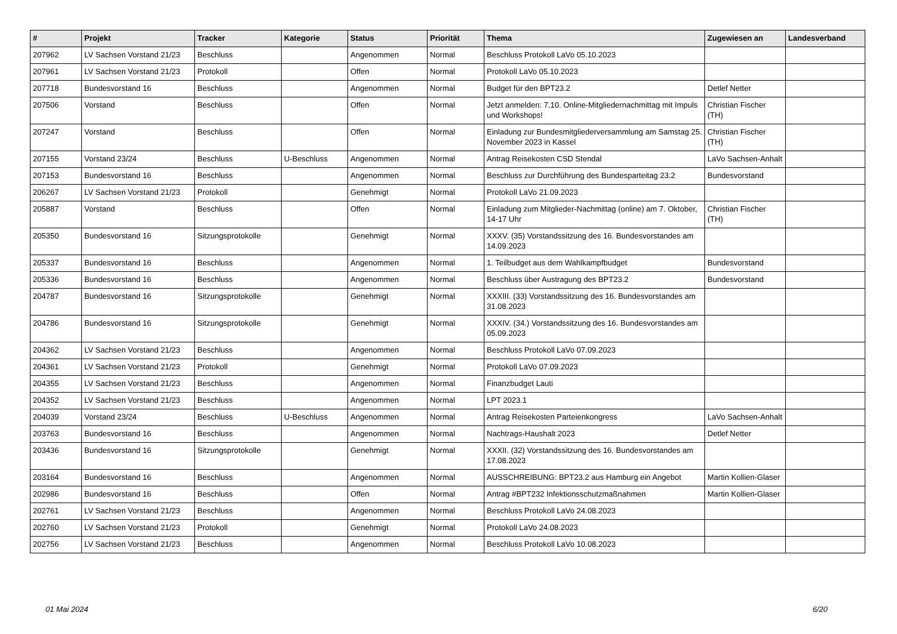| # | Projekt | Tracker | Kategorie | Status | Priorität | Thema | Zugewiesen an | Landesverband |
| --- | --- | --- | --- | --- | --- | --- | --- | --- |
| 207962 | LV Sachsen Vorstand 21/23 | Beschluss | | Angenommen | Normal | Beschluss Protokoll LaVo 05.10.2023 | | |
| 207961 | LV Sachsen Vorstand 21/23 | Protokoll | | Offen | Normal | Protokoll LaVo 05.10.2023 | | |
| 207718 | Bundesvorstand 16 | Beschluss | | Angenommen | Normal | Budget für den BPT23.2 | Detlef Netter | |
| 207506 | Vorstand | Beschluss | | Offen | Normal | Jetzt anmelden: 7.10. Online-Mitgliedernachmittag mit Impuls und Workshops! | Christian Fischer (TH) | |
| 207247 | Vorstand | Beschluss | | Offen | Normal | Einladung zur Bundesmitgliederversammlung am Samstag 25. November 2023 in Kassel | Christian Fischer (TH) | |
| 207155 | Vorstand 23/24 | Beschluss | U-Beschluss | Angenommen | Normal | Antrag Reisekosten CSD Stendal | LaVo Sachsen-Anhalt | |
| 207153 | Bundesvorstand 16 | Beschluss | | Angenommen | Normal | Beschluss zur Durchführung des Bundesparteitag 23.2 | Bundesvorstand | |
| 206267 | LV Sachsen Vorstand 21/23 | Protokoll | | Genehmigt | Normal | Protokoll LaVo 21.09.2023 | | |
| 205887 | Vorstand | Beschluss | | Offen | Normal | Einladung zum Mitglieder-Nachmittag (online) am 7. Oktober, 14-17 Uhr | Christian Fischer (TH) | |
| 205350 | Bundesvorstand 16 | Sitzungsprotokolle | | Genehmigt | Normal | XXXV. (35) Vorstandssitzung des 16. Bundesvorstandes am 14.09.2023 | | |
| 205337 | Bundesvorstand 16 | Beschluss | | Angenommen | Normal | 1. Teilbudget aus dem Wahlkampfbudget | Bundesvorstand | |
| 205336 | Bundesvorstand 16 | Beschluss | | Angenommen | Normal | Beschluss über Austragung des BPT23.2 | Bundesvorstand | |
| 204787 | Bundesvorstand 16 | Sitzungsprotokolle | | Genehmigt | Normal | XXXIII. (33) Vorstandssitzung des 16. Bundesvorstandes am 31.08.2023 | | |
| 204786 | Bundesvorstand 16 | Sitzungsprotokolle | | Genehmigt | Normal | XXXIV. (34.) Vorstandssitzung des 16. Bundesvorstandes am 05.09.2023 | | |
| 204362 | LV Sachsen Vorstand 21/23 | Beschluss | | Angenommen | Normal | Beschluss Protokoll LaVo 07.09.2023 | | |
| 204361 | LV Sachsen Vorstand 21/23 | Protokoll | | Genehmigt | Normal | Protokoll LaVo 07.09.2023 | | |
| 204355 | LV Sachsen Vorstand 21/23 | Beschluss | | Angenommen | Normal | Finanzbudget Lauti | | |
| 204352 | LV Sachsen Vorstand 21/23 | Beschluss | | Angenommen | Normal | LPT 2023.1 | | |
| 204039 | Vorstand 23/24 | Beschluss | U-Beschluss | Angenommen | Normal | Antrag Reisekosten Parteienkongress | LaVo Sachsen-Anhalt | |
| 203763 | Bundesvorstand 16 | Beschluss | | Angenommen | Normal | Nachtrags-Haushalt 2023 | Detlef Netter | |
| 203436 | Bundesvorstand 16 | Sitzungsprotokolle | | Genehmigt | Normal | XXXII. (32) Vorstandssitzung des 16. Bundesvorstandes am 17.08.2023 | | |
| 203164 | Bundesvorstand 16 | Beschluss | | Angenommen | Normal | AUSSCHREIBUNG: BPT23.2 aus Hamburg ein Angebot | Martin Kollien-Glaser | |
| 202986 | Bundesvorstand 16 | Beschluss | | Offen | Normal | Antrag #BPT232 Infektionsschutzmaßnahmen | Martin Kollien-Glaser | |
| 202761 | LV Sachsen Vorstand 21/23 | Beschluss | | Angenommen | Normal | Beschluss Protokoll LaVo 24.08.2023 | | |
| 202760 | LV Sachsen Vorstand 21/23 | Protokoll | | Genehmigt | Normal | Protokoll LaVo 24.08.2023 | | |
| 202756 | LV Sachsen Vorstand 21/23 | Beschluss | | Angenommen | Normal | Beschluss Protokoll LaVo 10.08.2023 | | |
01 Mai 2024 6/20